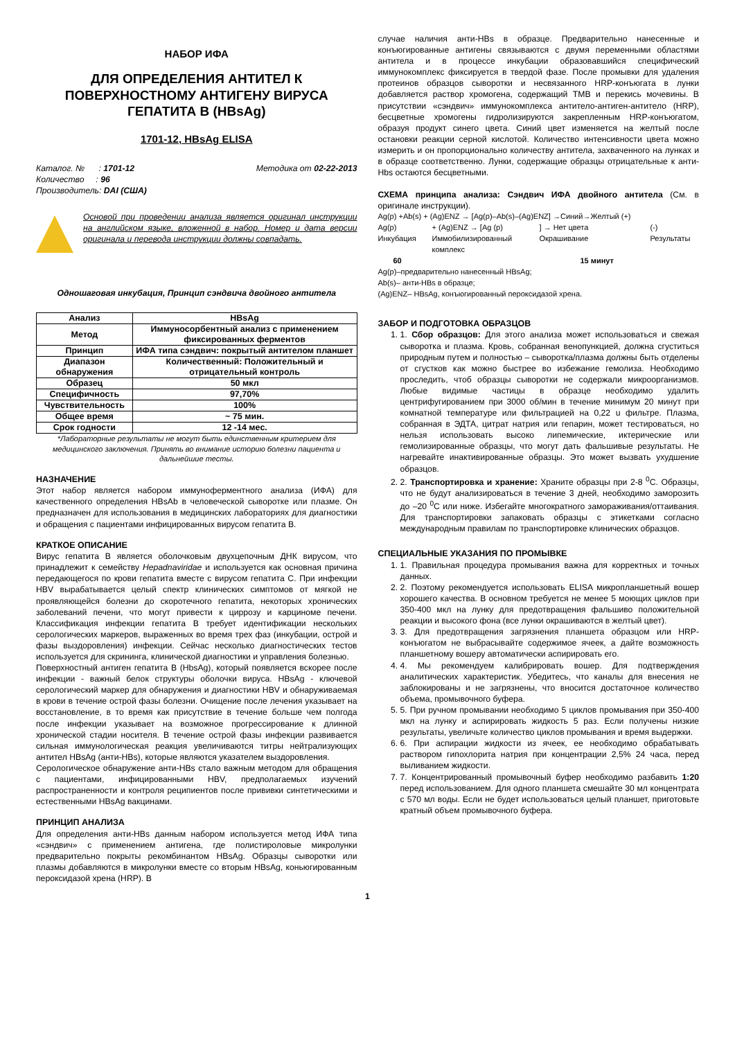НАБОР ИФА
ДЛЯ ОПРЕДЕЛЕНИЯ АНТИТЕЛ К ПОВЕРХНОСТНОМУ АНТИГЕНУ ВИРУСА ГЕПАТИТА В (HBsAg)
1701-12, HBsAg ELISA
Каталог. № : 1701-12 Методика от 02-22-2013
Количество : 96
Производитель: DAI (США)
Основой при проведении анализа является оригинал инструкции на английском языке, вложенной в набор. Номер и дата версии оригинала и перевода инструкции должны совпадать.
Одношаговая инкубация, Принцип сэндвича двойного антитела
| Анализ | HBsAg |
| Метод | Иммуносорбентный анализ с применением фиксированных ферментов |
| Принцип | ИФА типа сэндвич: покрытый антителом планшет |
| Диапазон обнаружения | Количественный: Положительный и отрицательный контроль |
| Образец | 50 мкл |
| Специфичность | 97,70% |
| Чувствительность | 100% |
| Общее время | ~ 75 мин. |
| Срок годности | 12 -14 мес. |
*Лабораторные результаты не могут быть единственным критерием для медицинского заключения. Принять во внимание историю болезни пациента и дальнейшие тесты.
НАЗНАЧЕНИЕ
Этот набор является набором иммуноферментного анализа (ИФА) для качественного определения HBsAb в человеческой сыворотке или плазме. Он предназначен для использования в медицинских лабораториях для диагностики и обращения с пациентами инфицированных вирусом гепатита В.
КРАТКОЕ ОПИСАНИЕ
Вирус гепатита В является оболочковым двухцепочным ДНК вирусом, что принадлежит к семейству Hepadnaviridae и используется как основная причина передающегося по крови гепатита вместе с вирусом гепатита С. При инфекции HBV вырабатывается целый спектр клинических симптомов от мягкой не проявляющейся болезни до скоротечного гепатита, некоторых хронических заболеваний печени, что могут привести к циррозу и карциноме печени. Классификация инфекции гепатита В требует идентификации нескольких серологических маркеров, выраженных во время трех фаз (инкубации, острой и фазы выздоровления) инфекции. Сейчас несколько диагностических тестов используется для скрининга, клинической диагностики и управления болезнью.
Поверхностный антиген гепатита В (HbsAg), который появляется вскорее после инфекции - важный белок структуры оболочки вируса. HBsAg - ключевой серологический маркер для обнаружения и диагностики HBV и обнаруживаемая в крови в течение острой фазы болезни. Очищение после лечения указывает на восстановление, в то время как присутствие в течение больше чем полгода после инфекции указывает на возможное прогрессирование к длинной хронической стадии носителя. В течение острой фазы инфекции развивается сильная иммунологическая реакция увеличиваются титры нейтрализующих антител HBsAg (анти-HBs), которые являются указателем выздоровления.
Серологическое обнаружение анти-HBs стало важным методом для обращения с пациентами, инфицированными HBV, предполагаемых изучений распространенности и контроля реципиентов после прививки синтетическими и естественными HBsAg вакцинами.
ПРИНЦИП АНАЛИЗА
Для определения анти-HBs данным набором используется метод ИФА типа «сэндвич» с применением антигена, где полистироловые микролунки предварительно покрыты рекомбинантом HBsAg. Образцы сыворотки или плазмы добавляются в микролунки вместе со вторым HBsAg, коньюгированным пероксидазой хрена (HRP). В
случае наличия анти-HBs в образце. Предварительно нанесенные и конъюгированные антигены связываются с двумя переменными областями антитела и в процессе инкубации образовавшийся специфический иммунокомплекс фиксируется в твердой фазе. После промывки для удаления протеинов образцов сыворотки и несвязанного HRP-конъюгата в лунки добавляется раствор хромогена, содержащий ТМВ и перекись мочевины. В присутствии «сэндвич» иммунокомплекса антитело-антиген-антитело (HRP), бесцветные хромогены гидролизируются закрепленным HRP-конъюгатом, образуя продукт синего цвета. Синий цвет изменяется на желтый после остановки реакции серной кислотой. Количество интенсивности цвета можно измерить и он пропорционально количеству антитела, захваченного на лунках и в образце соответственно. Лунки, содержащие образцы отрицательные к анти-Hbs остаются бесцветными.
СХЕМА принципа анализа: Сэндвич ИФА двойного антитела (См. в оригинале инструкции).
Ag(p) +Ab(s) + (Ag)ENZ → [Ag(p)–Ab(s)–(Ag)ENZ] →Синий→Желтый (+)
Ag(p) + (Ag)ENZ → [Ag (p)] → Нет цвета (-)
Инкубация Иммобилизированный комплекс Окрашивание Результаты
60 15 минут
Ag(p)–предварительно нанесенный HBsAg;
Ab(s)– анти-HBs в образце;
(Ag)ENZ– HBsAg, конъюгированный пероксидазой хрена.
ЗАБОР И ПОДГОТОВКА ОБРАЗЦОВ
1. 1. Сбор образцов: Для этого анализа может использоваться и свежая сыворотка и плазма. Кровь, собранная венопункцией, должна сгуститься природным путем и полностью – сыворотка/плазма должны быть отделены от сгустков как можно быстрее во избежание гемолиза. Необходимо проследить, чтоб образцы сыворотки не содержали микроорганизмов. Любые видимые частицы в образце необходимо удалить центрифугированием при 3000 об/мин в течение минимум 20 минут при комнатной температуре или фильтрацией на 0,22 u фильтре. Плазма, собранная в ЭДТА, цитрат натрия или гепарин, может тестироваться, но нельзя использовать высоко липемические, иктерические или гемолизированные образцы, что могут дать фальшивые результаты. Не нагревайте инактивированные образцы. Это может вызвать ухудшение образцов.
2. 2. Транспортировка и хранение: Храните образцы при 2-8 <sup>0</sup>С. Образцы, что не будут анализироваться в течение 3 дней, необходимо заморозить до –20 <sup>0</sup>С или ниже. Избегайте многократного замораживания/оттаивания. Для транспортировки запаковать образцы с этикетками согласно международным правилам по транспортировке клинических образцов.
СПЕЦИАЛЬНЫЕ УКАЗАНИЯ ПО ПРОМЫВКЕ
1. 1. Правильная процедура промывания важна для корректных и точных данных.
2. 2. Поэтому рекомендуется использовать ELISA микропланшетный вошер хорошего качества. В основном требуется не менее 5 моющих циклов при 350-400 мкл на лунку для предотвращения фальшиво положительной реакции и высокого фона (все лунки окрашиваются в желтый цвет).
3. 3. Для предотвращения загрязнения планшета образцом или HRP-конъюгатом не выбрасывайте содержимое ячеек, а дайте возможность планшетному вошеру автоматически аспирировать его.
4. 4. Мы рекомендуем калибрировать вошер. Для подтверждения аналитических характеристик. Убедитесь, что каналы для внесения не заблокированы и не загрязнены, что вносится достаточное количество объема, промывочного буфера.
5. 5. При ручном промывании необходимо 5 циклов промывания при 350-400 мкл на лунку и аспирировать жидкость 5 раз. Если получены низкие результаты, увеличьте количество циклов промывания и время выдержки.
6. 6. При аспирации жидкости из ячеек, ее необходимо обрабатывать раствором гипохлорита натрия при концентрации 2,5% 24 часа, перед выливанием жидкости.
7. 7. Концентрированный промывочный буфер необходимо разбавить 1:20 перед использованием. Для одного планшета смешайте 30 мл концентрата с 570 мл воды. Если не будет использоваться целый планшет, приготовьте кратный объем промывочного буфера.
1